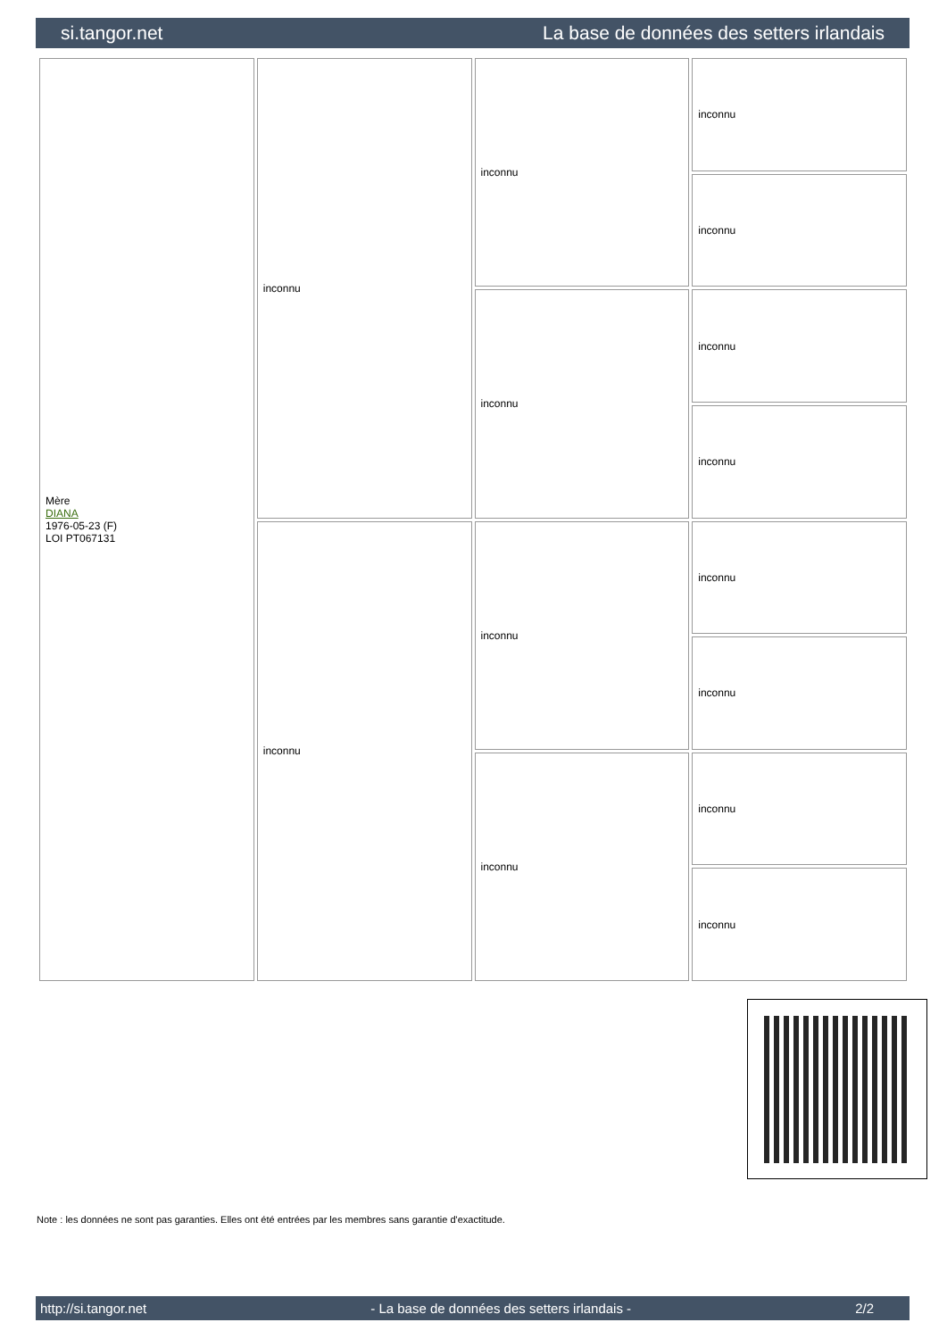si.tangor.net La base de données des setters irlandais
| Mère DIANA 1976-05-23 (F) LOI PT067131 | inconnu | inconnu | inconnu |
| | | | inconnu |
| | | inconnu | inconnu |
| | | | inconnu |
| | inconnu | inconnu | inconnu |
| | | | inconnu |
| | | inconnu | inconnu |
| | | | inconnu |
Note : les données ne sont pas garanties. Elles ont été entrées par les membres sans garantie d'exactitude.
http://si.tangor.net - La base de données des setters irlandais - 2/2